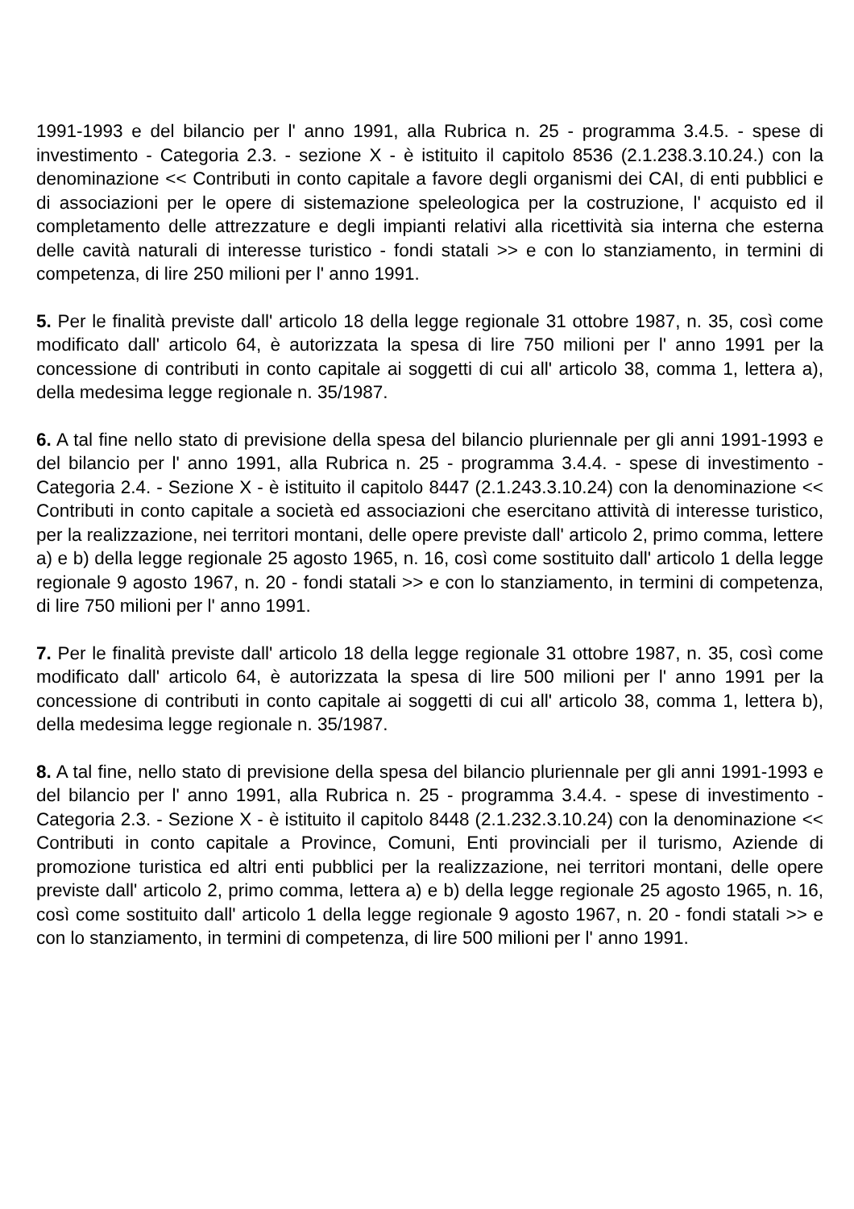1991-1993 e del bilancio per l' anno 1991, alla Rubrica n. 25 - programma 3.4.5. - spese di investimento - Categoria 2.3. - sezione X - è istituito il capitolo 8536 (2.1.238.3.10.24.) con la denominazione << Contributi in conto capitale a favore degli organismi dei CAI, di enti pubblici e di associazioni per le opere di sistemazione speleologica per la costruzione, l' acquisto ed il completamento delle attrezzature e degli impianti relativi alla ricettività sia interna che esterna delle cavità naturali di interesse turistico - fondi statali >> e con lo stanziamento, in termini di competenza, di lire 250 milioni per l' anno 1991.
5. Per le finalità previste dall' articolo 18 della legge regionale 31 ottobre 1987, n. 35, così come modificato dall' articolo 64, è autorizzata la spesa di lire 750 milioni per l' anno 1991 per la concessione di contributi in conto capitale ai soggetti di cui all' articolo 38, comma 1, lettera a), della medesima legge regionale n. 35/1987.
6. A tal fine nello stato di previsione della spesa del bilancio pluriennale per gli anni 1991-1993 e del bilancio per l' anno 1991, alla Rubrica n. 25 - programma 3.4.4. - spese di investimento - Categoria 2.4. - Sezione X - è istituito il capitolo 8447 (2.1.243.3.10.24) con la denominazione << Contributi in conto capitale a società ed associazioni che esercitano attività di interesse turistico, per la realizzazione, nei territori montani, delle opere previste dall' articolo 2, primo comma, lettere a) e b) della legge regionale 25 agosto 1965, n. 16, così come sostituito dall' articolo 1 della legge regionale 9 agosto 1967, n. 20 - fondi statali >> e con lo stanziamento, in termini di competenza, di lire 750 milioni per l' anno 1991.
7. Per le finalità previste dall' articolo 18 della legge regionale 31 ottobre 1987, n. 35, così come modificato dall' articolo 64, è autorizzata la spesa di lire 500 milioni per l' anno 1991 per la concessione di contributi in conto capitale ai soggetti di cui all' articolo 38, comma 1, lettera b), della medesima legge regionale n. 35/1987.
8. A tal fine, nello stato di previsione della spesa del bilancio pluriennale per gli anni 1991-1993 e del bilancio per l' anno 1991, alla Rubrica n. 25 - programma 3.4.4. - spese di investimento - Categoria 2.3. - Sezione X - è istituito il capitolo 8448 (2.1.232.3.10.24) con la denominazione << Contributi in conto capitale a Province, Comuni, Enti provinciali per il turismo, Aziende di promozione turistica ed altri enti pubblici per la realizzazione, nei territori montani, delle opere previste dall' articolo 2, primo comma, lettera a) e b) della legge regionale 25 agosto 1965, n. 16, così come sostituito dall' articolo 1 della legge regionale 9 agosto 1967, n. 20 - fondi statali >> e con lo stanziamento, in termini di competenza, di lire 500 milioni per l' anno 1991.